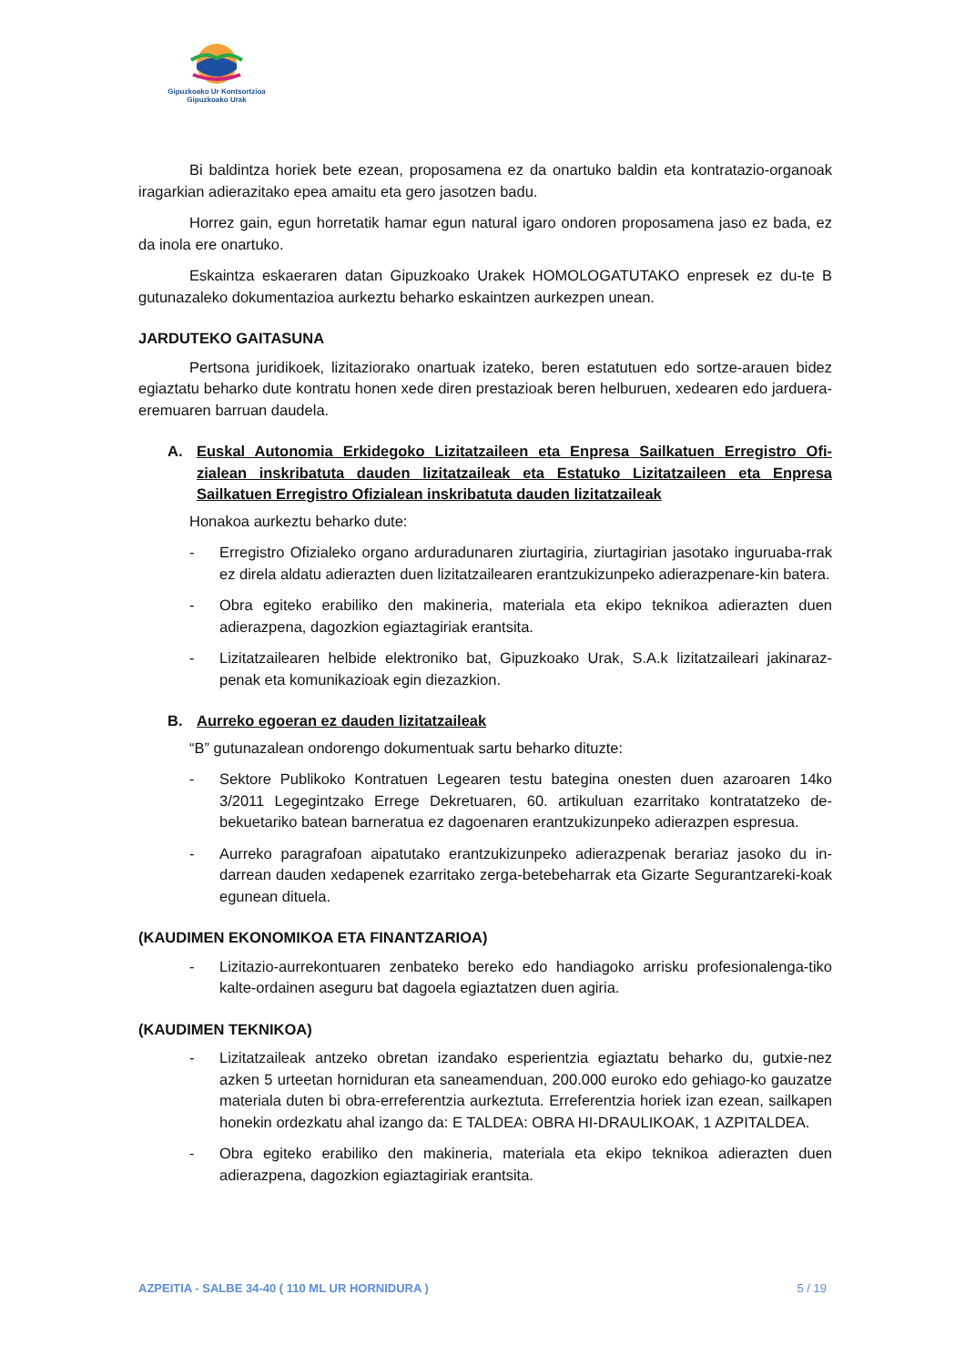Gipuzkoako Ur Kontsortzioa
Gipuzkoako Urak
Bi baldintza horiek bete ezean, proposamena ez da onartuko baldin eta kontratazio-organoak iragarkian adierazitako epea amaitu eta gero jasotzen badu.
Horrez gain, egun horretatik hamar egun natural igaro ondoren proposamena jaso ez bada, ez da inola ere onartuko.
Eskaintza eskaeraren datan Gipuzkoako Urakek HOMOLOGATUTAKO enpresek ez du-te B gutunazaleko dokumentazioa aurkeztu beharko eskaintzen aurkezpen unean.
JARDUTEKO GAITASUNA
Pertsona juridikoek, lizitaziorako onartuak izateko, beren estatutuen edo sortze-arauen bidez egiaztatu beharko dute kontratu honen xede diren prestazioak beren helburuen, xedearen edo jarduera-eremuaren barruan daudela.
A. Euskal Autonomia Erkidegoko Lizitatzaileen eta Enpresa Sailkatuen Erregistro Ofi-zialean inskribatuta dauden lizitatzaileak eta Estatuko Lizitatzaileen eta Enpresa Sailkatuen Erregistro Ofizialean inskribatuta dauden lizitatzaileak
Honakoa aurkeztu beharko dute:
- Erregistro Ofizialeko organo arduradunaren ziurtagiria, ziurtagirian jasotako inguruaba-rrak ez direla aldatu adierazten duen lizitatzailearen erantzukizunpeko adierazpenare-kin batera.
- Obra egiteko erabiliko den makineria, materiala eta ekipo teknikoa adierazten duen adierazpena, dagozkion egiaztagiriak erantsita.
- Lizitatzailearen helbide elektroniko bat, Gipuzkoako Urak, S.A.k lizitatzaileari jakinaraz-penak eta komunikazioak egin diezazkion.
B. Aurreko egoeran ez dauden lizitatzaileak
“B” gutunazalean ondorengo dokumentuak sartu beharko dituzte:
- Sektore Publikoko Kontratuen Legearen testu bategina onesten duen azaroaren 14ko 3/2011 Legegintzako Errege Dekretuaren, 60. artikuluan ezarritako kontratatzeko de-bekuetariko batean barneratua ez dagoenaren erantzukizunpeko adierazpen espresua.
- Aurreko paragrafoan aipatutako erantzukizunpeko adierazpenak berariaz jasoko du in-darrean dauden xedapenek ezarritako zerga-betebeharrak eta Gizarte Segurantzareki-koak egunean dituela.
(KAUDIMEN EKONOMIKOA ETA FINANTZARIOA)
- Lizitazio-aurrekontuaren zenbateko bereko edo handiagoko arrisku profesionalenga-tiko kalte-ordainen aseguru bat dagoela egiaztatzen duen agiria.
(KAUDIMEN TEKNIKOA)
- Lizitatzaileak antzeko obretan izandako esperientzia egiaztatu beharko du, gutxie-nez azken 5 urteetan horniduran eta saneamenduan, 200.000 euroko edo gehiago-ko gauzatze materiala duten bi obra-erreferentzia aurkeztuta. Erreferentzia horiek izan ezean, sailkapen honekin ordezkatu ahal izango da: E TALDEA: OBRA HI-DRAULIKOAK, 1 AZPITALDEA.
- Obra egiteko erabiliko den makineria, materiala eta ekipo teknikoa adierazten duen adierazpena, dagozkion egiaztagiriak erantsita.
AZPEITIA - SALBE 34-40 ( 110 ML UR HORNIDURA ) 5 / 19